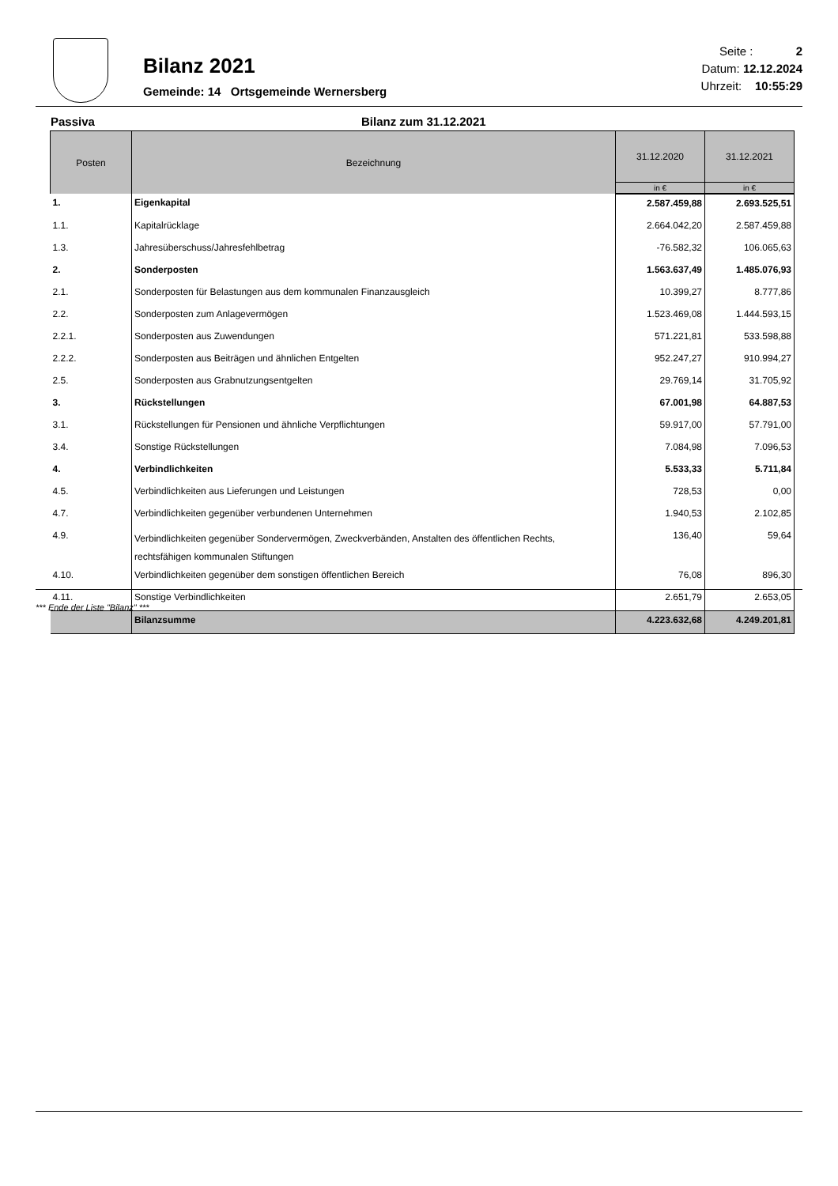Bilanz 2021
Gemeinde: 14 Ortsgemeinde Wernersberg
Seite : 2
Datum: 12.12.2024
Uhrzeit: 10:55:29
Passiva Bilanz zum 31.12.2021
| Posten | Bezeichnung | 31.12.2020 | 31.12.2021 |
| --- | --- | --- | --- |
| | | in € | in € |
| 1. | Eigenkapital | 2.587.459,88 | 2.693.525,51 |
| 1.1. | Kapitalrücklage | 2.664.042,20 | 2.587.459,88 |
| 1.3. | Jahresüberschuss/Jahresfehlbetrag | -76.582,32 | 106.065,63 |
| 2. | Sonderposten | 1.563.637,49 | 1.485.076,93 |
| 2.1. | Sonderposten für Belastungen aus dem kommunalen Finanzausgleich | 10.399,27 | 8.777,86 |
| 2.2. | Sonderposten zum Anlagevermögen | 1.523.469,08 | 1.444.593,15 |
| 2.2.1. | Sonderposten aus Zuwendungen | 571.221,81 | 533.598,88 |
| 2.2.2. | Sonderposten aus Beiträgen und ähnlichen Entgelten | 952.247,27 | 910.994,27 |
| 2.5. | Sonderposten aus Grabnutzungsentgelten | 29.769,14 | 31.705,92 |
| 3. | Rückstellungen | 67.001,98 | 64.887,53 |
| 3.1. | Rückstellungen für Pensionen und ähnliche Verpflichtungen | 59.917,00 | 57.791,00 |
| 3.4. | Sonstige Rückstellungen | 7.084,98 | 7.096,53 |
| 4. | Verbindlichkeiten | 5.533,33 | 5.711,84 |
| 4.5. | Verbindlichkeiten aus Lieferungen und Leistungen | 728,53 | 0,00 |
| 4.7. | Verbindlichkeiten gegenüber verbundenen Unternehmen | 1.940,53 | 2.102,85 |
| 4.9. | Verbindlichkeiten gegenüber Sondervermögen, Zweckverbänden, Anstalten des öffentlichen Rechts, rechtsfähigen kommunalen Stiftungen | 136,40 | 59,64 |
| 4.10. | Verbindlichkeiten gegenüber dem sonstigen öffentlichen Bereich | 76,08 | 896,30 |
| 4.11. | Sonstige Verbindlichkeiten | 2.651,79 | 2.653,05 |
| | Bilanzsumme | 4.223.632,68 | 4.249.201,81 |
*** Ende der Liste "Bilanz" ***